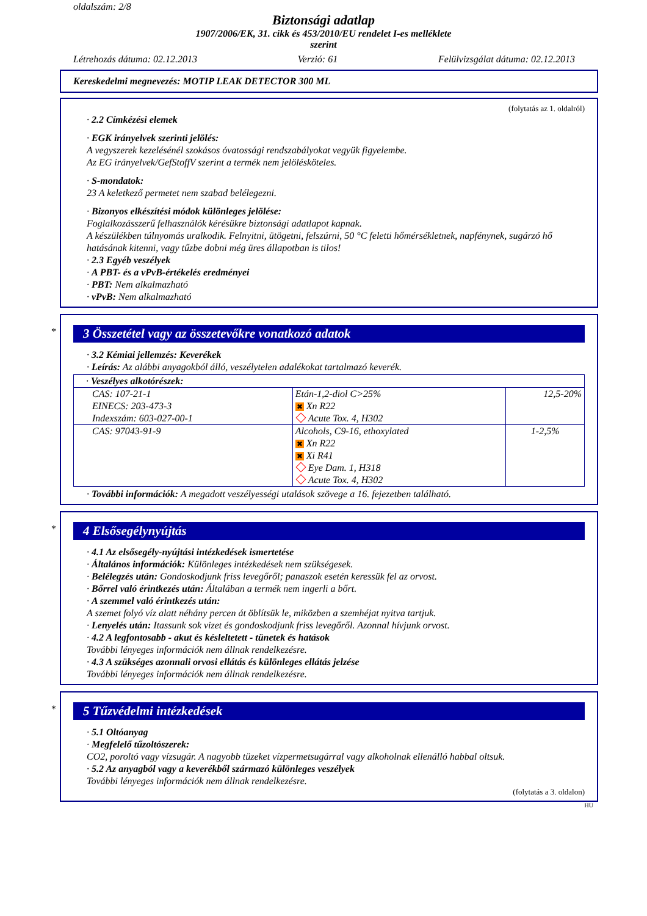oldalszám: 2/8
Biztonsági adatlap
1907/2006/EK, 31. cikk és 453/2010/EU rendelet I-es melléklete
szerint
Létrehozás dátuma: 02.12.2013 Verzió: 61 Felülvizsgálat dátuma: 02.12.2013
Kereskedelmi megnevezés: MOTIP LEAK DETECTOR 300 ML
(folytatás az 1. oldalról)
· 2.2 Címkézési elemek
· EGK irányelvek szerinti jelölés:
A vegyszerek kezelésénél szokásos óvatossági rendszabályokat vegyük figyelembe.
Az EG irányelvek/GefStoffV szerint a termék nem jelölésköteles.
· S-mondatok:
23 A keletkező permetet nem szabad belélegezni.
· Bizonyos elkészítési módok különleges jelölése:
Foglalkozásszerű felhasználók kérésükre biztonsági adatlapot kapnak.
A készülékben túlnyomás uralkodik. Felnyitni, ütögetni, felszúrni, 50 °C feletti hőmérsékletnek, napfénynek, sugárzó hő hatásának kitenni, vagy tűzbe dobni még üres állapotban is tilos!
· 2.3 Egyéb veszélyek
· A PBT- és a vPvB-értékelés eredményei
· PBT: Nem alkalmazható
· vPvB: Nem alkalmazható
*
3 Összetétel vagy az összetevőkre vonatkozó adatok
· 3.2 Kémiai jellemzés: Keverékek
· Leírás: Az alábbi anyagokból álló, veszélytelen adalékokat tartalmazó keverék.
| · Veszélyes alkotórészek: | | |
| CAS: 107-21-1 EINECS: 203-473-3 Indexszám: 603-027-00-1 | Etán-1,2-diol C>25% ✖ Xn R22 Acute Tox. 4, H302 | 12,5-20% |
| CAS: 97043-91-9 | Alcohols, C9-16, ethoxylated ✖ Xn R22 ✖ Xi R41 Eye Dam. 1, H318 Acute Tox. 4, H302 | 1-2,5% |
· További információk: A megadott veszélyességi utalások szövege a 16. fejezetben található.
*
4 Elsősegélynyújtás
· 4.1 Az elsősegély-nyújtási intézkedések ismertetése
· Általános információk: Különleges intézkedések nem szükségesek.
· Belélegzés után: Gondoskodjunk friss levegőről; panaszok esetén keressük fel az orvost.
· Bőrrel való érintkezés után: Általában a termék nem ingerli a bőrt.
· A szemmel való érintkezés után:
A szemet folyó víz alatt néhány percen át öblítsük le, miközben a szemhéjat nyitva tartjuk.
· Lenyelés után: Itassunk sok vizet és gondoskodjunk friss levegőről. Azonnal hívjunk orvost.
· 4.2 A legfontosabb - akut és késleltetett - tünetek és hatások
További lényeges információk nem állnak rendelkezésre.
· 4.3 A szükséges azonnali orvosi ellátás és különleges ellátás jelzése
További lényeges információk nem állnak rendelkezésre.
*
5 Tűzvédelmi intézkedések
· 5.1 Oltóanyag
· Megfelelő tűzoltószerek:
CO2, poroltó vagy vízsugár. A nagyobb tüzeket vízpermetsugárral vagy alkoholnak ellenálló habbal oltsuk.
· 5.2 Az anyagból vagy a keverékből származó különleges veszélyek
További lényeges információk nem állnak rendelkezésre.
(folytatás a 3. oldalon)
HU